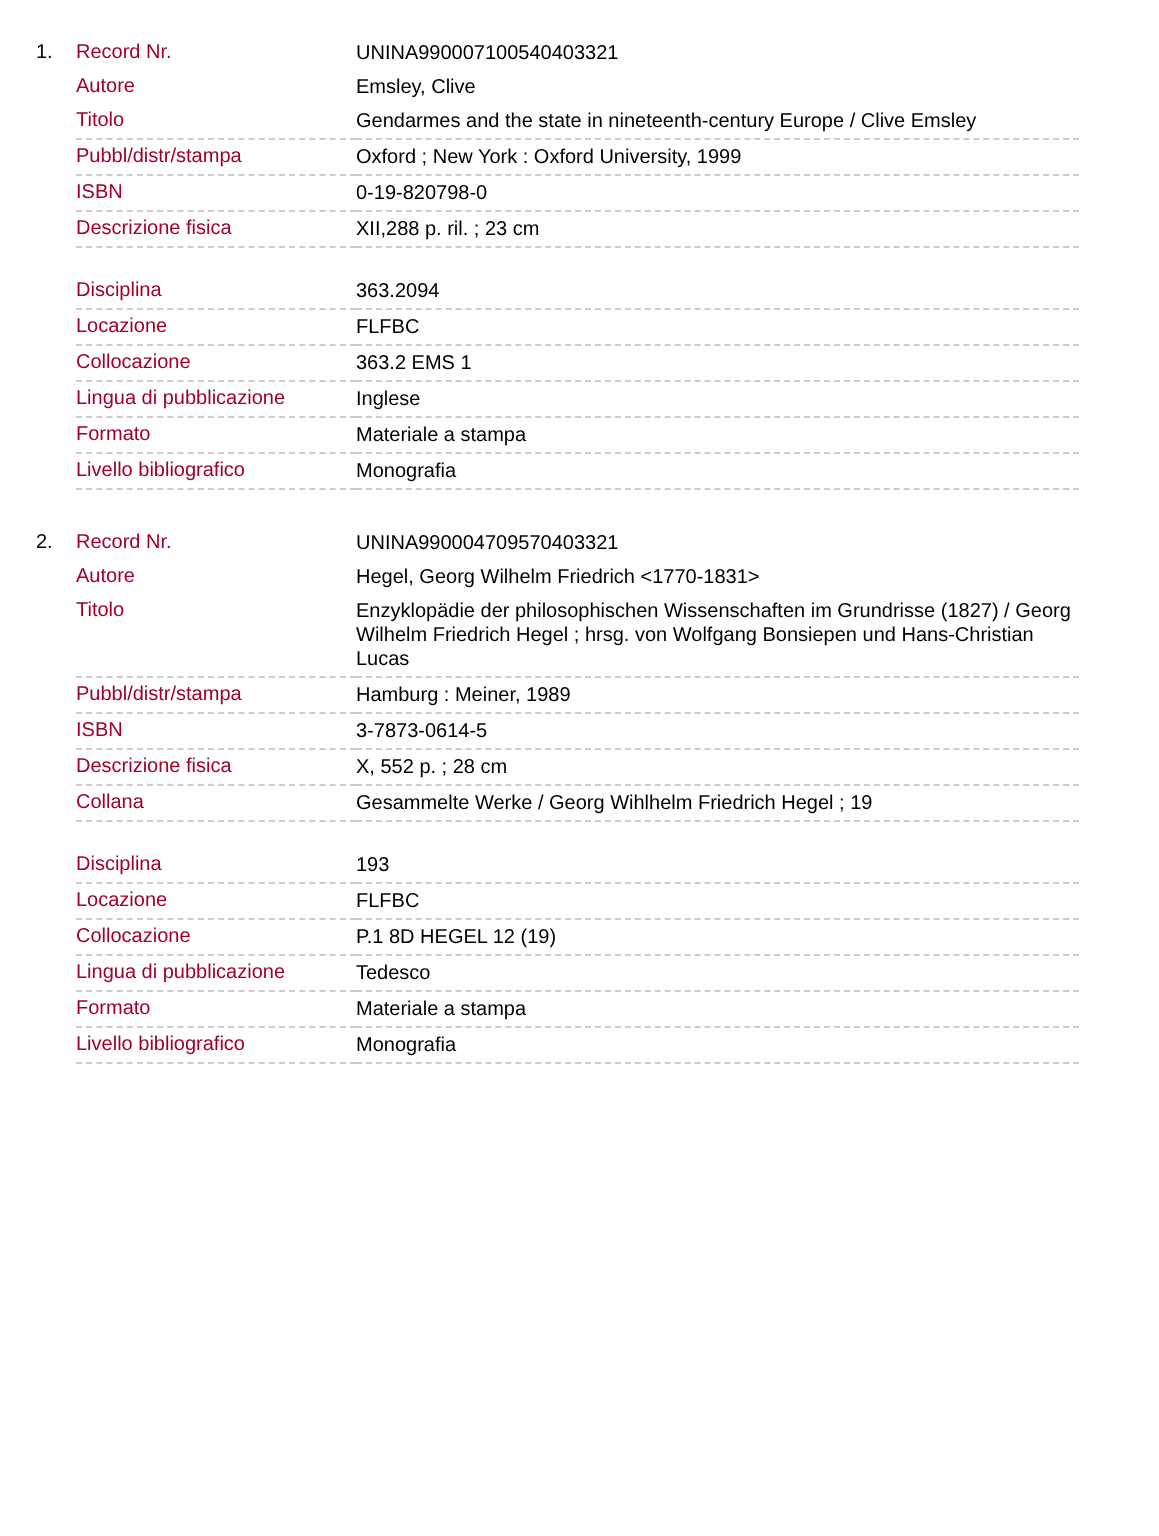1.
| Record Nr. | UNINA990007100540403321 |
| Autore | Emsley, Clive |
| Titolo | Gendarmes and the state in nineteenth-century Europe / Clive Emsley |
| Pubbl/distr/stampa | Oxford ; New York : Oxford University, 1999 |
| ISBN | 0-19-820798-0 |
| Descrizione fisica | XII,288 p. ril. ; 23 cm |
| Disciplina | 363.2094 |
| Locazione | FLFBC |
| Collocazione | 363.2 EMS 1 |
| Lingua di pubblicazione | Inglese |
| Formato | Materiale a stampa |
| Livello bibliografico | Monografia |
2.
| Record Nr. | UNINA990004709570403321 |
| Autore | Hegel, Georg Wilhelm Friedrich <1770-1831> |
| Titolo | Enzyklopädie der philosophischen Wissenschaften im Grundrisse (1827) / Georg Wilhelm Friedrich Hegel ; hrsg. von Wolfgang Bonsiepen und Hans-Christian Lucas |
| Pubbl/distr/stampa | Hamburg : Meiner, 1989 |
| ISBN | 3-7873-0614-5 |
| Descrizione fisica | X, 552 p. ; 28 cm |
| Collana | Gesammelte Werke / Georg Wihlhelm Friedrich Hegel ; 19 |
| Disciplina | 193 |
| Locazione | FLFBC |
| Collocazione | P.1 8D HEGEL 12 (19) |
| Lingua di pubblicazione | Tedesco |
| Formato | Materiale a stampa |
| Livello bibliografico | Monografia |